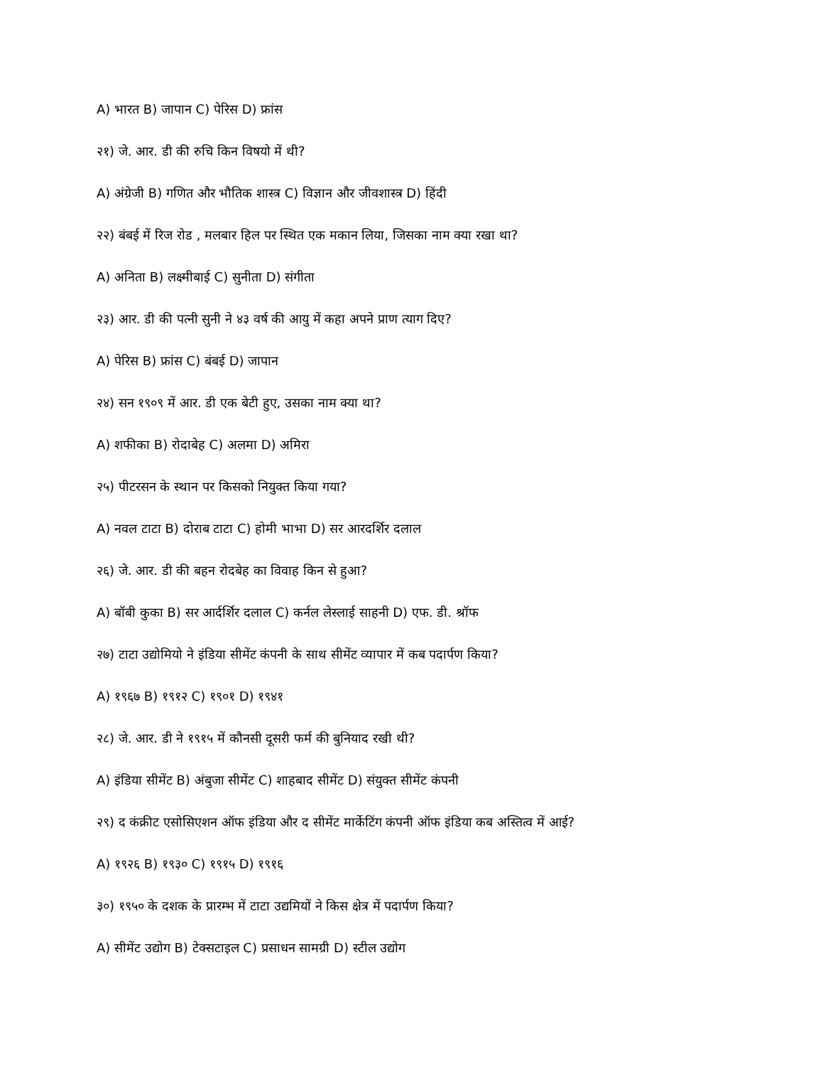A) भारत B) जापान C) पेरिस D) फ्रांस
२१) जे. आर. डी की रुचि किन विषयो में थी?
A) अंग्रेजी B) गणित और भौतिक शास्त्र C) विज्ञान और जीवशास्त्र D) हिंदी
२२) बंबई में रिज रोड , मलबार हिल पर स्थित एक मकान लिया, जिसका नाम क्या रखा था?
A) अनिता B) लक्ष्मीबाई C) सुनीता D) संगीता
२३) आर. डी की पत्नी सुनी ने ४३ वर्ष की आयु में कहा अपने प्राण त्याग दिए?
A) पेरिस B) फ्रांस C) बंबई D) जापान
२४) सन १९०९ में आर. डी एक बेटी हुए, उसका नाम क्या था?
A) शफीका B) रोदाबेह C) अलमा D) अमिरा
२५) पीटरसन के स्थान पर किसको नियुक्त किया गया?
A) नवल टाटा B) दोराब टाटा C) होमी भाभा D) सर आरदर्शिर दलाल
२६) जे. आर. डी की बहन रोदबेह का विवाह किन से हुआ?
A) बॉबी कुका B) सर आर्दर्शिर दलाल C) कर्नल लेस्लाई साहनी D) एफ. डी. श्रॉफ
२७) टाटा उद्योमियो ने इंडिया सीमेंट कंपनी के साथ सीमेंट व्यापार में कब पदार्पण किया?
A) १९६७ B) १९१२ C) १९०१ D) १९४१
२८) जे. आर. डी ने १९१५ में कौनसी दूसरी फर्म की बुनियाद रखी थी?
A) इंडिया सीमेंट B) अंबुजा सीमेंट C) शाहबाद सीमेंट D) संयुक्त सीमेंट कंपनी
२९) द कंक्रीट एसोसिएशन ऑफ इंडिया और द सीमेंट मार्केटिंग कंपनी ऑफ इंडिया कब अस्तित्व में आई?
A) १९२६ B) १९३० C) १९१५ D) १९१६
३०) १९५० के दशक के प्रारम्भ में टाटा उद्यमियों ने किस क्षेत्र में पदार्पण किया?
A) सीमेंट उद्योग B) टेक्सटाइल C) प्रसाधन सामग्री D) स्टील उद्योग